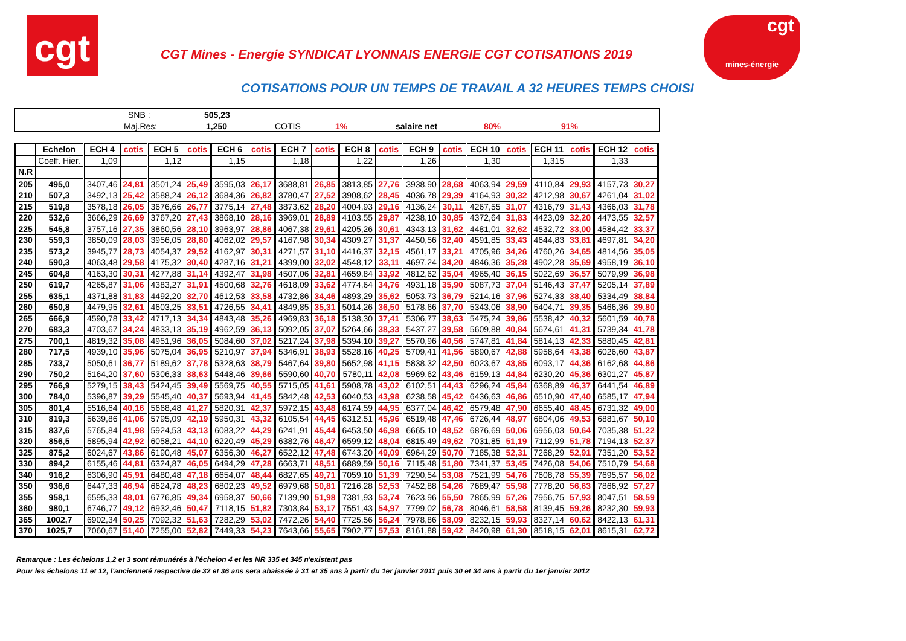cgt
cgt
mines-énergie
CGT Mines - Energie SYNDICAT LYONNAIS ENERGIE CGT COTISATIONS 2019
COTISATIONS POUR UN TEMPS DE TRAVAIL A 32 HEURES TEMPS CHOISI
SNB : 505,23
Maj.Res: 1,250 COTIS 1% salaire net 80% 91%
| | Echelon | ECH 4 | cotis | ECH 5 | cotis | ECH 6 | cotis | ECH 7 | cotis | ECH 8 | cotis | ECH 9 | cotis | ECH 10 | cotis | ECH 11 | cotis | ECH 12 | cotis |
| --- | --- | --- | --- | --- | --- | --- | --- | --- | --- | --- | --- | --- | --- | --- | --- | --- | --- | --- | --- |
| | Coeff. Hier. | 1,09 | | 1,12 | | 1,15 | | 1,18 | | 1,22 | | 1,26 | | 1,30 | | 1,315 | | 1,33 | |
| N.R | | | | | | | | | | | | | | | | | | | |
| 205 | 495,0 | 3407,46 | 24,81 | 3501,24 | 25,49 | 3595,03 | 26,17 | 3688,81 | 26,85 | 3813,85 | 27,76 | 3938,90 | 28,68 | 4063,94 | 29,59 | 4110,84 | 29,93 | 4157,73 | 30,27 |
| 210 | 507,3 | 3492,13 | 25,42 | 3588,24 | 26,12 | 3684,36 | 26,82 | 3780,47 | 27,52 | 3908,62 | 28,45 | 4036,78 | 29,39 | 4164,93 | 30,32 | 4212,98 | 30,67 | 4261,04 | 31,02 |
| 215 | 519,8 | 3578,18 | 26,05 | 3676,66 | 26,77 | 3775,14 | 27,48 | 3873,62 | 28,20 | 4004,93 | 29,16 | 4136,24 | 30,11 | 4267,55 | 31,07 | 4316,79 | 31,43 | 4366,03 | 31,78 |
| 220 | 532,6 | 3666,29 | 26,69 | 3767,20 | 27,43 | 3868,10 | 28,16 | 3969,01 | 28,89 | 4103,55 | 29,87 | 4238,10 | 30,85 | 4372,64 | 31,83 | 4423,09 | 32,20 | 4473,55 | 32,57 |
| 225 | 545,8 | 3757,16 | 27,35 | 3860,56 | 28,10 | 3963,97 | 28,86 | 4067,38 | 29,61 | 4205,26 | 30,61 | 4343,13 | 31,62 | 4481,01 | 32,62 | 4532,72 | 33,00 | 4584,42 | 33,37 |
| 230 | 559,3 | 3850,09 | 28,03 | 3956,05 | 28,80 | 4062,02 | 29,57 | 4167,98 | 30,34 | 4309,27 | 31,37 | 4450,56 | 32,40 | 4591,85 | 33,43 | 4644,83 | 33,81 | 4697,81 | 34,20 |
| 235 | 573,2 | 3945,77 | 28,73 | 4054,37 | 29,52 | 4162,97 | 30,31 | 4271,57 | 31,10 | 4416,37 | 32,15 | 4561,17 | 33,21 | 4705,96 | 34,26 | 4760,26 | 34,65 | 4814,56 | 35,05 |
| 240 | 590,3 | 4063,48 | 29,58 | 4175,32 | 30,40 | 4287,16 | 31,21 | 4399,00 | 32,02 | 4548,12 | 33,11 | 4697,24 | 34,20 | 4846,36 | 35,28 | 4902,28 | 35,69 | 4958,19 | 36,10 |
| 245 | 604,8 | 4163,30 | 30,31 | 4277,88 | 31,14 | 4392,47 | 31,98 | 4507,06 | 32,81 | 4659,84 | 33,92 | 4812,62 | 35,04 | 4965,40 | 36,15 | 5022,69 | 36,57 | 5079,99 | 36,98 |
| 250 | 619,7 | 4265,87 | 31,06 | 4383,27 | 31,91 | 4500,68 | 32,76 | 4618,09 | 33,62 | 4774,64 | 34,76 | 4931,18 | 35,90 | 5087,73 | 37,04 | 5146,43 | 37,47 | 5205,14 | 37,89 |
| 255 | 635,1 | 4371,88 | 31,83 | 4492,20 | 32,70 | 4612,53 | 33,58 | 4732,86 | 34,46 | 4893,29 | 35,62 | 5053,73 | 36,79 | 5214,16 | 37,96 | 5274,33 | 38,40 | 5334,49 | 38,84 |
| 260 | 650,8 | 4479,95 | 32,61 | 4603,25 | 33,51 | 4726,55 | 34,41 | 4849,85 | 35,31 | 5014,26 | 36,50 | 5178,66 | 37,70 | 5343,06 | 38,90 | 5404,71 | 39,35 | 5466,36 | 39,80 |
| 265 | 666,9 | 4590,78 | 33,42 | 4717,13 | 34,34 | 4843,48 | 35,26 | 4969,83 | 36,18 | 5138,30 | 37,41 | 5306,77 | 38,63 | 5475,24 | 39,86 | 5538,42 | 40,32 | 5601,59 | 40,78 |
| 270 | 683,3 | 4703,67 | 34,24 | 4833,13 | 35,19 | 4962,59 | 36,13 | 5092,05 | 37,07 | 5264,66 | 38,33 | 5437,27 | 39,58 | 5609,88 | 40,84 | 5674,61 | 41,31 | 5739,34 | 41,78 |
| 275 | 700,1 | 4819,32 | 35,08 | 4951,96 | 36,05 | 5084,60 | 37,02 | 5217,24 | 37,98 | 5394,10 | 39,27 | 5570,96 | 40,56 | 5747,81 | 41,84 | 5814,13 | 42,33 | 5880,45 | 42,81 |
| 280 | 717,5 | 4939,10 | 35,96 | 5075,04 | 36,95 | 5210,97 | 37,94 | 5346,91 | 38,93 | 5528,16 | 40,25 | 5709,41 | 41,56 | 5890,67 | 42,88 | 5958,64 | 43,38 | 6026,60 | 43,87 |
| 285 | 733,7 | 5050,61 | 36,77 | 5189,62 | 37,78 | 5328,63 | 38,79 | 5467,64 | 39,80 | 5652,98 | 41,15 | 5838,32 | 42,50 | 6023,67 | 43,85 | 6093,17 | 44,36 | 6162,68 | 44,86 |
| 290 | 750,2 | 5164,20 | 37,60 | 5306,33 | 38,63 | 5448,46 | 39,66 | 5590,60 | 40,70 | 5780,11 | 42,08 | 5969,62 | 43,46 | 6159,13 | 44,84 | 6230,20 | 45,36 | 6301,27 | 45,87 |
| 295 | 766,9 | 5279,15 | 38,43 | 5424,45 | 39,49 | 5569,75 | 40,55 | 5715,05 | 41,61 | 5908,78 | 43,02 | 6102,51 | 44,43 | 6296,24 | 45,84 | 6368,89 | 46,37 | 6441,54 | 46,89 |
| 300 | 784,0 | 5396,87 | 39,29 | 5545,40 | 40,37 | 5693,94 | 41,45 | 5842,48 | 42,53 | 6040,53 | 43,98 | 6238,58 | 45,42 | 6436,63 | 46,86 | 6510,90 | 47,40 | 6585,17 | 47,94 |
| 305 | 801,4 | 5516,64 | 40,16 | 5668,48 | 41,27 | 5820,31 | 42,37 | 5972,15 | 43,48 | 6174,59 | 44,95 | 6377,04 | 46,42 | 6579,48 | 47,90 | 6655,40 | 48,45 | 6731,32 | 49,00 |
| 310 | 819,3 | 5639,86 | 41,06 | 5795,09 | 42,19 | 5950,31 | 43,32 | 6105,54 | 44,45 | 6312,51 | 45,96 | 6519,48 | 47,46 | 6726,44 | 48,97 | 6804,06 | 49,53 | 6881,67 | 50,10 |
| 315 | 837,6 | 5765,84 | 41,98 | 5924,53 | 43,13 | 6083,22 | 44,29 | 6241,91 | 45,44 | 6453,50 | 46,98 | 6665,10 | 48,52 | 6876,69 | 50,06 | 6956,03 | 50,64 | 7035,38 | 51,22 |
| 320 | 856,5 | 5895,94 | 42,92 | 6058,21 | 44,10 | 6220,49 | 45,29 | 6382,76 | 46,47 | 6599,12 | 48,04 | 6815,49 | 49,62 | 7031,85 | 51,19 | 7112,99 | 51,78 | 7194,13 | 52,37 |
| 325 | 875,2 | 6024,67 | 43,86 | 6190,48 | 45,07 | 6356,30 | 46,27 | 6522,12 | 47,48 | 6743,20 | 49,09 | 6964,29 | 50,70 | 7185,38 | 52,31 | 7268,29 | 52,91 | 7351,20 | 53,52 |
| 330 | 894,2 | 6155,46 | 44,81 | 6324,87 | 46,05 | 6494,29 | 47,28 | 6663,71 | 48,51 | 6889,59 | 50,16 | 7115,48 | 51,80 | 7341,37 | 53,45 | 7426,08 | 54,06 | 7510,79 | 54,68 |
| 340 | 916,2 | 6306,90 | 45,91 | 6480,48 | 47,18 | 6654,07 | 48,44 | 6827,65 | 49,71 | 7059,10 | 51,39 | 7290,54 | 53,08 | 7521,99 | 54,76 | 7608,78 | 55,39 | 7695,57 | 56,02 |
| 350 | 936,6 | 6447,33 | 46,94 | 6624,78 | 48,23 | 6802,23 | 49,52 | 6979,68 | 50,81 | 7216,28 | 52,53 | 7452,88 | 54,26 | 7689,47 | 55,98 | 7778,20 | 56,63 | 7866,92 | 57,27 |
| 355 | 958,1 | 6595,33 | 48,01 | 6776,85 | 49,34 | 6958,37 | 50,66 | 7139,90 | 51,98 | 7381,93 | 53,74 | 7623,96 | 55,50 | 7865,99 | 57,26 | 7956,75 | 57,93 | 8047,51 | 58,59 |
| 360 | 980,1 | 6746,77 | 49,12 | 6932,46 | 50,47 | 7118,15 | 51,82 | 7303,84 | 53,17 | 7551,43 | 54,97 | 7799,02 | 56,78 | 8046,61 | 58,58 | 8139,45 | 59,26 | 8232,30 | 59,93 |
| 365 | 1002,7 | 6902,34 | 50,25 | 7092,32 | 51,63 | 7282,29 | 53,02 | 7472,26 | 54,40 | 7725,56 | 56,24 | 7978,86 | 58,09 | 8232,15 | 59,93 | 8327,14 | 60,62 | 8422,13 | 61,31 |
| 370 | 1025,7 | 7060,67 | 51,40 | 7255,00 | 52,82 | 7449,33 | 54,23 | 7643,66 | 55,65 | 7902,77 | 57,53 | 8161,88 | 59,42 | 8420,98 | 61,30 | 8518,15 | 62,01 | 8615,31 | 62,72 |
Remarque : Les échelons 1,2 et 3 sont rémunérés à l'échelon 4 et les NR 335 et 345 n'existent pas
Pour les échelons 11 et 12, l'ancienneté respective de 32 et 36 ans sera abaissée à 31 et 35 ans à partir du 1er janvier 2011 puis 30 et 34 ans à partir du 1er janvier 2012